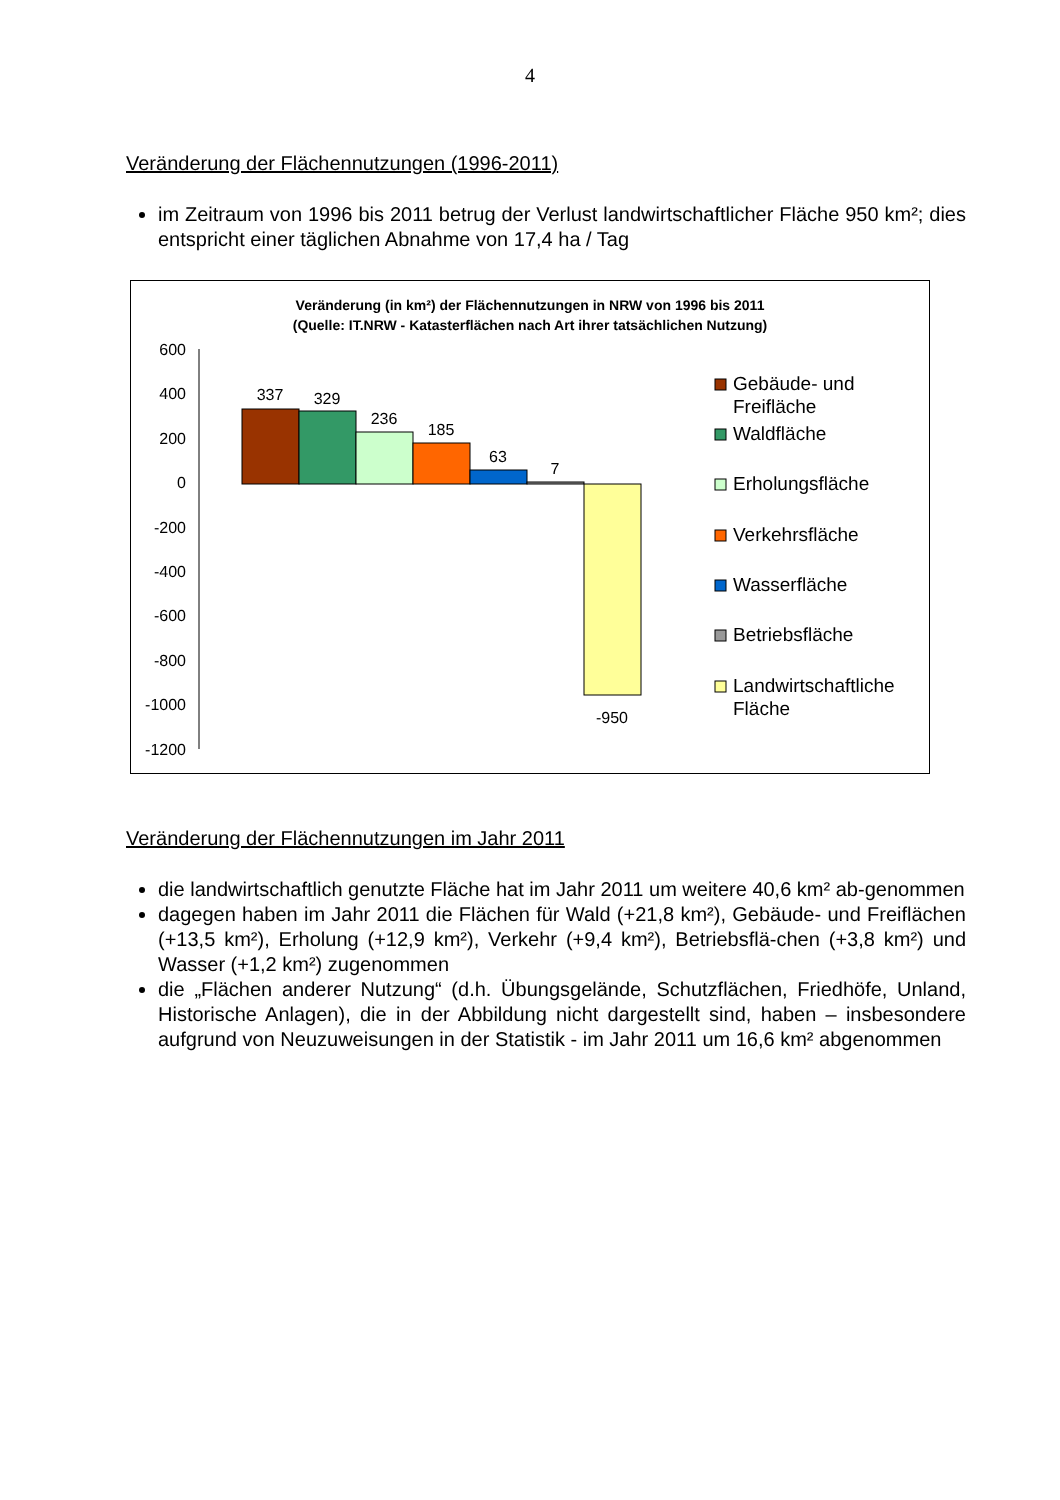4
Veränderung der Flächennutzungen (1996-2011)
im Zeitraum von 1996 bis 2011 betrug der Verlust landwirtschaftlicher Fläche 950 km²; dies entspricht einer täglichen Abnahme von 17,4 ha / Tag
Veränderung (in km²) der Flächennutzungen in NRW von 1996 bis 2011
(Quelle: IT.NRW - Katasterflächen nach Art ihrer tatsächlichen Nutzung)
600
400
200
0
-200
-400
-600
-800
-1000
-1200
337
329
236
185
63
7
-950
Gebäude- und
Freifläche
Waldfläche
Erholungsfläche
Verkehrsfläche
Wasserfläche
Betriebsfläche
Landwirtschaftliche
Fläche
Veränderung der Flächennutzungen im Jahr 2011
die landwirtschaftlich genutzte Fläche hat im Jahr 2011 um weitere 40,6 km² ab-genommen
dagegen haben im Jahr 2011 die Flächen für Wald (+21,8 km²), Gebäude- und Freiflächen (+13,5 km²), Erholung (+12,9 km²), Verkehr (+9,4 km²), Betriebsflä-chen (+3,8 km²) und Wasser (+1,2 km²) zugenommen
die „Flächen anderer Nutzung“ (d.h. Übungsgelände, Schutzflächen, Friedhöfe, Unland, Historische Anlagen), die in der Abbildung nicht dargestellt sind, haben – insbesondere aufgrund von Neuzuweisungen in der Statistik - im Jahr 2011 um 16,6 km² abgenommen